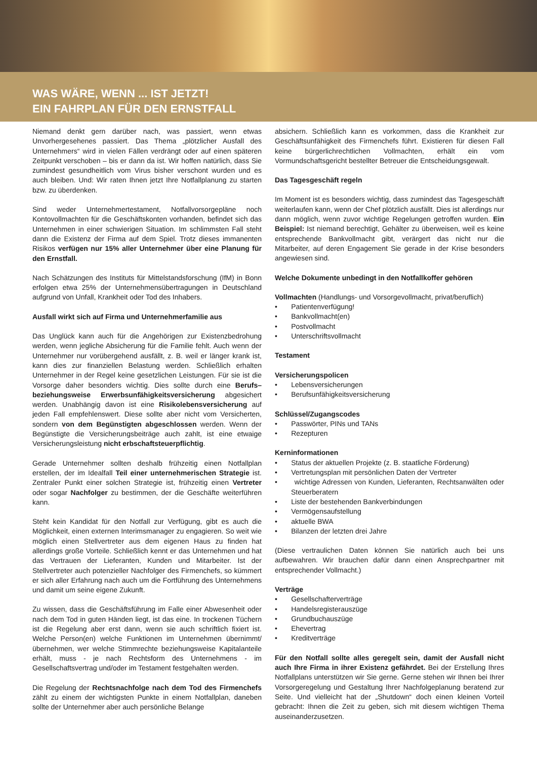WAS WÄRE, WENN ... IST JETZT!
EIN FAHRPLAN FÜR DEN ERNSTFALL
Niemand denkt gern darüber nach, was passiert, wenn etwas Unvorhergesehenes passiert. Das Thema „plötzlicher Ausfall des Unternehmers“ wird in vielen Fällen verdrängt oder auf einen späteren Zeitpunkt verschoben – bis er dann da ist. Wir hoffen natürlich, dass Sie zumindest gesundheitlich vom Virus bisher verschont wurden und es auch bleiben. Und: Wir raten Ihnen jetzt Ihre Notfallplanung zu starten bzw. zu überdenken.
Sind weder Unternehmertestament, Notfallvorsorgepläne noch Kontovollmachten für die Geschäftskonten vorhanden, befindet sich das Unternehmen in einer schwierigen Situation. Im schlimmsten Fall steht dann die Existenz der Firma auf dem Spiel. Trotz dieses immanenten Risikos verfügen nur 15% aller Unternehmer über eine Planung für den Ernstfall.
Nach Schätzungen des Instituts für Mittelstandsforschung (IfM) in Bonn erfolgen etwa 25% der Unternehmensübertragungen in Deutschland aufgrund von Unfall, Krankheit oder Tod des Inhabers.
Ausfall wirkt sich auf Firma und Unternehmerfamilie aus
Das Unglück kann auch für die Angehörigen zur Existenzbedrohung werden, wenn jegliche Absicherung für die Familie fehlt. Auch wenn der Unternehmer nur vorübergehend ausfällt, z. B. weil er länger krank ist, kann dies zur finanziellen Belastung werden. Schließlich erhalten Unternehmer in der Regel keine gesetzlichen Leistungen. Für sie ist die Vorsorge daher besonders wichtig. Dies sollte durch eine Berufs– beziehungsweise Erwerbsunfähigkeitsversicherung abgesichert werden. Unabhängig davon ist eine Risikolebensversicherung auf jeden Fall empfehlenswert. Diese sollte aber nicht vom Versicherten, sondern von dem Begünstigten abgeschlossen werden. Wenn der Begünstigte die Versicherungsbeiträge auch zahlt, ist eine etwaige Versicherungsleistung nicht erbschaftsteuerpflichtig.
Gerade Unternehmer sollten deshalb frühzeitig einen Notfallplan erstellen, der im Idealfall Teil einer unternehmerischen Strategie ist. Zentraler Punkt einer solchen Strategie ist, frühzeitig einen Vertreter oder sogar Nachfolger zu bestimmen, der die Geschäfte weiterführen kann.
Steht kein Kandidat für den Notfall zur Verfügung, gibt es auch die Möglichkeit, einen externen Interimsmanager zu engagieren. So weit wie möglich einen Stellvertreter aus dem eigenen Haus zu finden hat allerdings große Vorteile. Schließlich kennt er das Unternehmen und hat das Vertrauen der Lieferanten, Kunden und Mitarbeiter. Ist der Stellvertreter auch potenzieller Nachfolger des Firmenchefs, so kümmert er sich aller Erfahrung nach auch um die Fortführung des Unternehmens und damit um seine eigene Zukunft.
Zu wissen, dass die Geschäftsführung im Falle einer Abwesenheit oder nach dem Tod in guten Händen liegt, ist das eine. In trockenen Tüchern ist die Regelung aber erst dann, wenn sie auch schriftlich fixiert ist. Welche Person(en) welche Funktionen im Unternehmen übernimmt/übernehmen, wer welche Stimmrechte beziehungsweise Kapitalanteile erhält, muss - je nach Rechtsform des Unternehmens - im Gesellschaftsvertrag und/oder im Testament festgehalten werden.
Die Regelung der Rechtsnachfolge nach dem Tod des Firmenchefs zählt zu einem der wichtigsten Punkte in einem Notfallplan, daneben sollte der Unternehmer aber auch persönliche Belange
absichern. Schließlich kann es vorkommen, dass die Krankheit zur Geschäftsunfähigkeit des Firmenchefs führt. Existieren für diesen Fall keine bürgerlichrechtlichen Vollmachten, erhält ein vom Vormundschaftsgericht bestellter Betreuer die Entscheidungsgewalt.
Das Tagesgeschäft regeln
Im Moment ist es besonders wichtig, dass zumindest das Tagesgeschäft weiterlaufen kann, wenn der Chef plötzlich ausfällt. Dies ist allerdings nur dann möglich, wenn zuvor wichtige Regelungen getroffen wurden. Ein Beispiel: Ist niemand berechtigt, Gehälter zu überweisen, weil es keine entsprechende Bankvollmacht gibt, verärgert das nicht nur die Mitarbeiter, auf deren Engagement Sie gerade in der Krise besonders angewiesen sind.
Welche Dokumente unbedingt in den Notfallkoffer gehören
Vollmachten (Handlungs- und Vorsorgevollmacht, privat/beruflich)
• Patientenverfügung!
• Bankvollmacht(en)
• Postvollmacht
• Unterschriftsvollmacht
Testament
Versicherungspolicen
• Lebensversicherungen
• Berufsunfähigkeitsversicherung
Schlüssel/Zugangscodes
• Passwörter, PINs und TANs
• Rezepturen
Kerninformationen
• Status der aktuellen Projekte (z. B. staatliche Förderung)
• Vertretungsplan mit persönlichen Daten der Vertreter
• wichtige Adressen von Kunden, Lieferanten, Rechtsanwälten oder Steuerberatern
• Liste der bestehenden Bankverbindungen
• Vermögensaufstellung
• aktuelle BWA
• Bilanzen der letzten drei Jahre
(Diese vertraulichen Daten können Sie natürlich auch bei uns aufbewahren. Wir brauchen dafür dann einen Ansprechpartner mit entsprechender Vollmacht.)
Verträge
• Gesellschafterverträge
• Handelsregisterauszüge
• Grundbuchauszüge
• Ehevertrag
• Kreditverträge
Für den Notfall sollte alles geregelt sein, damit der Ausfall nicht auch Ihre Firma in ihrer Existenz gefährdet. Bei der Erstellung Ihres Notfallplans unterstützen wir Sie gerne. Gerne stehen wir Ihnen bei Ihrer Vorsorgeregelung und Gestaltung Ihrer Nachfolgeplanung beratend zur Seite. Und vielleicht hat der „Shutdown“ doch einen kleinen Vorteil gebracht: Ihnen die Zeit zu geben, sich mit diesem wichtigen Thema auseinanderzusetzen.